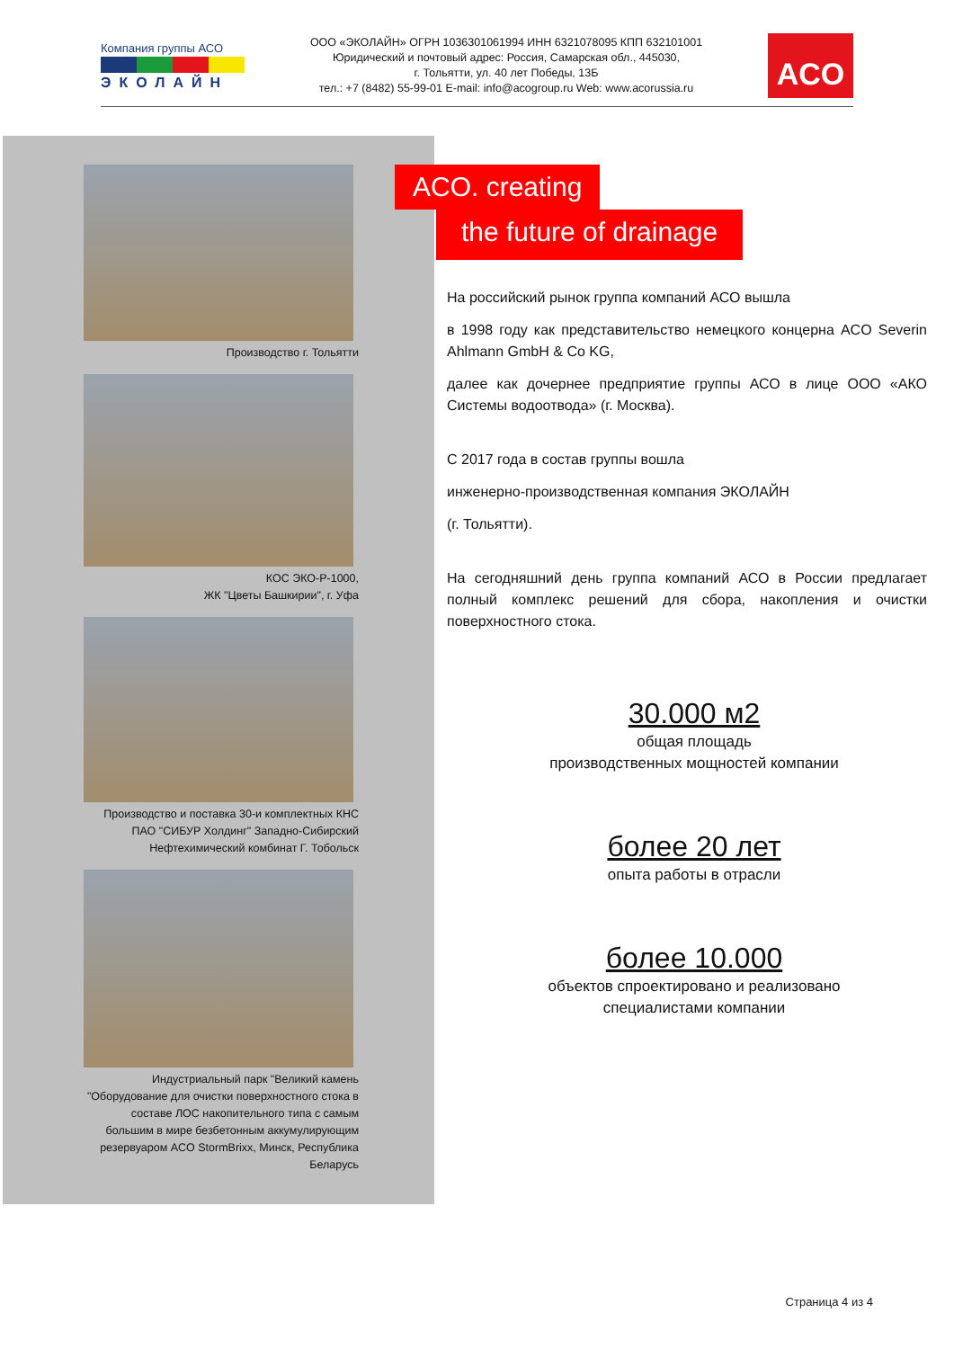Компания группы АСО
ЭКОЛАЙН
ООО «ЭКОЛАЙН» ОГРН 1036301061994 ИНН 6321078095 КПП 632101001
Юридический и почтовый адрес: Россия, Самарская обл., 445030,
г. Тольятти, ул. 40 лет Победы, 13Б
тел.: +7 (8482) 55-99-01 E-mail: info@acogroup.ru Web: www.acorussia.ru
ACO
Производство г. Тольятти
КОС ЭКО-Р-1000,
ЖК "Цветы Башкирии", г. Уфа
Производство и поставка 30-и комплектных КНС ПАО "СИБУР Холдинг" Западно-Сибирский Нефтехимический комбинат Г. Тобольск
Индустриальный парк "Великий камень "Оборудование для очистки поверхностного стока в составе ЛОС накопительного типа с самым большим в мире безбетонным аккумулирующим резервуаром ACO StormBrixx, Минск, Республика Беларусь
ACO. creating
the future of drainage
На российский рынок группа компаний АСО вышла
в 1998 году как представительство немецкого концерна ACO Severin Ahlmann GmbH & Co KG,
далее как дочернее предприятие группы АСО в лице ООО «АКО Системы водоотвода» (г. Москва).
С 2017 года в состав группы вошла
инженерно-производственная компания ЭКОЛАЙН
(г. Тольятти).
На сегодняшний день группа компаний АСО в России предлагает полный комплекс решений для сбора, накопления и очистки поверхностного стока.
30.000 м2
общая площадь
производственных мощностей компании
более 20 лет
опыта работы в отрасли
более 10.000
объектов спроектировано и реализовано
специалистами компании
Страница 4 из 4